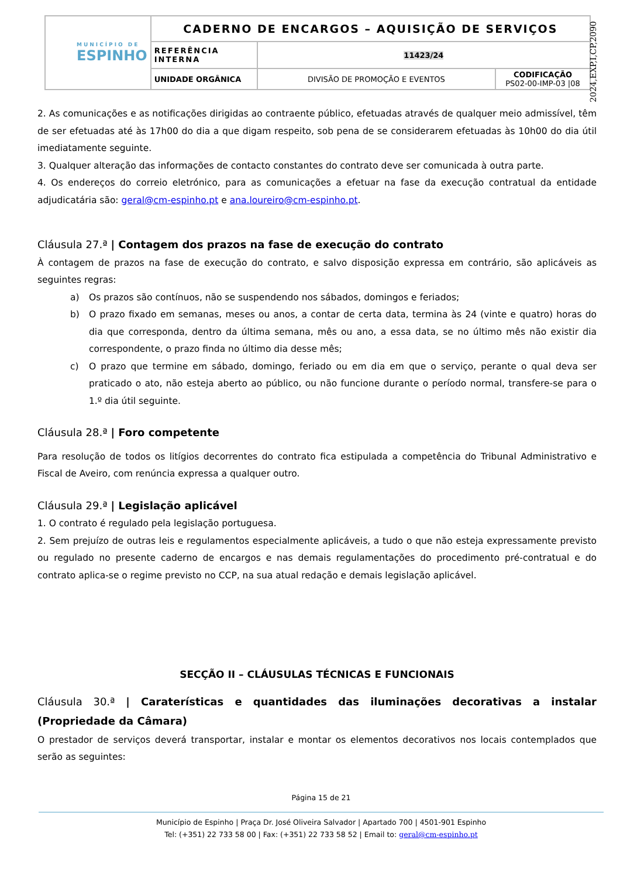| MUNICÍPIO DE ESPINHO | CADERNO DE ENCARGOS – AQUISIÇÃO DE SERVIÇOS | | |
| | REFERÊNCIA INTERNA | 11423/24 | |
| | UNIDADE ORGÂNICA | DIVISÃO DE PROMOÇÃO E EVENTOS | CODIFICAÇÃO PS02-00-IMP-03 /08 |
2024,EXP,I,CP,2090
2. As comunicações e as notificações dirigidas ao contraente público, efetuadas através de qualquer meio admissível, têm de ser efetuadas até às 17h00 do dia a que digam respeito, sob pena de se considerarem efetuadas às 10h00 do dia útil imediatamente seguinte.
3. Qualquer alteração das informações de contacto constantes do contrato deve ser comunicada à outra parte.
4. Os endereços do correio eletrónico, para as comunicações a efetuar na fase da execução contratual da entidade adjudicatária são: geral@cm-espinho.pt e ana.loureiro@cm-espinho.pt.
Cláusula 27.ª | Contagem dos prazos na fase de execução do contrato
À contagem de prazos na fase de execução do contrato, e salvo disposição expressa em contrário, são aplicáveis as seguintes regras:
a) Os prazos são contínuos, não se suspendendo nos sábados, domingos e feriados;
b) O prazo fixado em semanas, meses ou anos, a contar de certa data, termina às 24 (vinte e quatro) horas do dia que corresponda, dentro da última semana, mês ou ano, a essa data, se no último mês não existir dia correspondente, o prazo finda no último dia desse mês;
c) O prazo que termine em sábado, domingo, feriado ou em dia em que o serviço, perante o qual deva ser praticado o ato, não esteja aberto ao público, ou não funcione durante o período normal, transfere-se para o 1.º dia útil seguinte.
Cláusula 28.ª | Foro competente
Para resolução de todos os litígios decorrentes do contrato fica estipulada a competência do Tribunal Administrativo e Fiscal de Aveiro, com renúncia expressa a qualquer outro.
Cláusula 29.ª | Legislação aplicável
1. O contrato é regulado pela legislação portuguesa.
2. Sem prejuízo de outras leis e regulamentos especialmente aplicáveis, a tudo o que não esteja expressamente previsto ou regulado no presente caderno de encargos e nas demais regulamentações do procedimento pré-contratual e do contrato aplica-se o regime previsto no CCP, na sua atual redação e demais legislação aplicável.
SECÇÃO II – CLÁUSULAS TÉCNICAS E FUNCIONAIS
Cláusula 30.ª | Caraterísticas e quantidades das iluminações decorativas a instalar (Propriedade da Câmara)
O prestador de serviços deverá transportar, instalar e montar os elementos decorativos nos locais contemplados que serão as seguintes:
Página 15 de 21
Município de Espinho | Praça Dr. José Oliveira Salvador | Apartado 700 | 4501-901 Espinho
Tel: (+351) 22 733 58 00 | Fax: (+351) 22 733 58 52 | Email to: geral@cm-espinho.pt